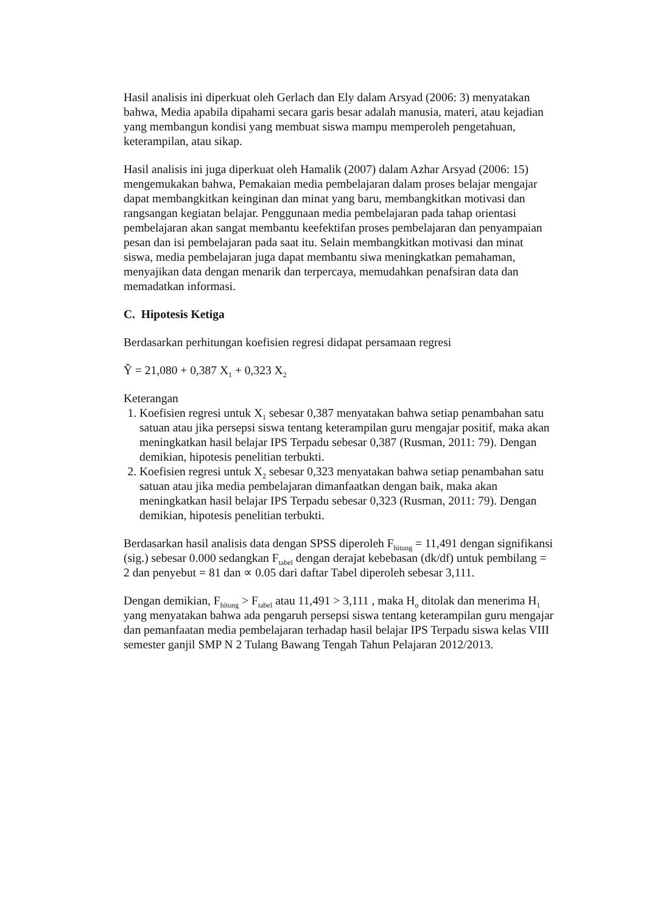Hasil analisis ini diperkuat oleh Gerlach dan Ely dalam Arsyad (2006: 3) menyatakan bahwa, Media apabila dipahami secara garis besar adalah manusia, materi, atau kejadian yang membangun kondisi yang membuat siswa mampu memperoleh pengetahuan, keterampilan, atau sikap.
Hasil analisis ini juga diperkuat oleh Hamalik (2007) dalam Azhar Arsyad (2006: 15) mengemukakan bahwa, Pemakaian media pembelajaran dalam proses belajar mengajar dapat membangkitkan keinginan dan minat yang baru, membangkitkan motivasi dan rangsangan kegiatan belajar. Penggunaan media pembelajaran pada tahap orientasi pembelajaran akan sangat membantu keefektifan proses pembelajaran dan penyampaian pesan dan isi pembelajaran pada saat itu. Selain membangkitkan motivasi dan minat siswa, media pembelajaran juga dapat membantu siwa meningkatkan pemahaman, menyajikan data dengan menarik dan terpercaya, memudahkan penafsiran data dan memadatkan informasi.
C. Hipotesis Ketiga
Berdasarkan perhitungan koefisien regresi didapat persamaan regresi
Ŷ = 21,080 + 0,387 X<sub>1</sub> + 0,323 X<sub>2</sub>
Keterangan
1. Koefisien regresi untuk X<sub>1</sub> sebesar 0,387 menyatakan bahwa setiap penambahan satu
satuan atau jika persepsi siswa tentang keterampilan guru mengajar positif, maka akan meningkatkan hasil belajar IPS Terpadu sebesar 0,387 (Rusman, 2011: 79). Dengan demikian, hipotesis penelitian terbukti.
2. Koefisien regresi untuk X<sub>2</sub> sebesar 0,323 menyatakan bahwa setiap penambahan satu
satuan atau jika media pembelajaran dimanfaatkan dengan baik, maka akan meningkatkan hasil belajar IPS Terpadu sebesar 0,323 (Rusman, 2011: 79). Dengan demikian, hipotesis penelitian terbukti.
Berdasarkan hasil analisis data dengan SPSS diperoleh F<sub>hitung</sub> = 11,491 dengan signifikansi (sig.) sebesar 0.000 sedangkan F<sub>tabel</sub> dengan derajat kebebasan (dk/df) untuk pembilang = 2 dan penyebut = 81 dan ∝ 0.05 dari daftar Tabel diperoleh sebesar 3,111.
Dengan demikian, F<sub>hitung</sub> > F<sub>tabel</sub> atau 11,491 > 3,111 , maka H<sub>o</sub> ditolak dan menerima H<sub>1</sub> yang menyatakan bahwa ada pengaruh persepsi siswa tentang keterampilan guru mengajar dan pemanfaatan media pembelajaran terhadap hasil belajar IPS Terpadu siswa kelas VIII semester ganjil SMP N 2 Tulang Bawang Tengah Tahun Pelajaran 2012/2013.